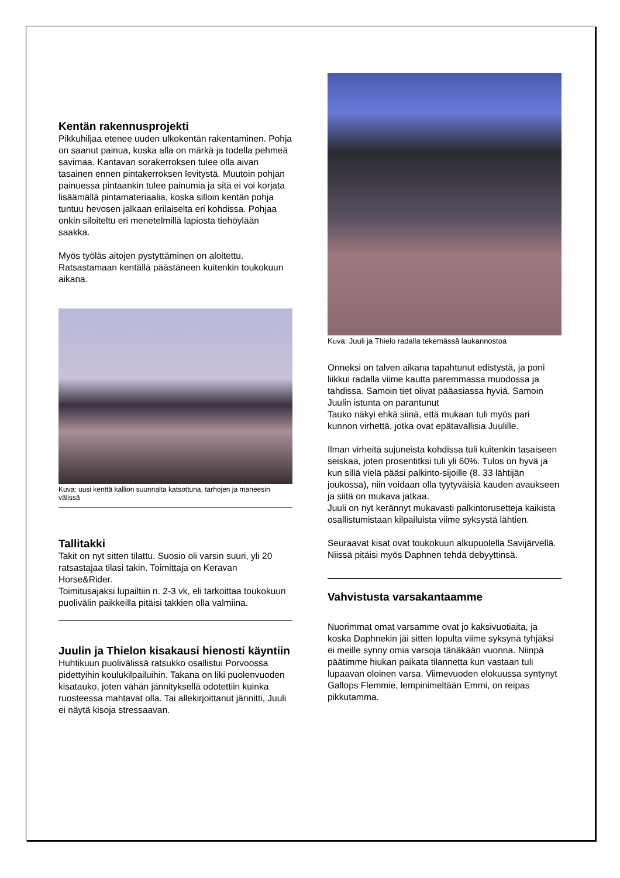Kentän rakennusprojekti
Pikkuhiljaa etenee uuden ulkokentän rakentaminen. Pohja on saanut painua, koska alla on märkä ja todella pehmeä savimaa. Kantavan sorakerroksen tulee olla aivan tasainen ennen pintakerroksen levitystä. Muutoin pohjan painuessa pintaankin tulee painumia ja sitä ei voi korjata lisäämällä pintamateriaalia, koska silloin kentän pohja tuntuu hevosen jalkaan erilaiselta eri kohdissa. Pohjaa onkin siloiteltu eri menetelmillä lapiosta tiehöylään saakka.
Myös työläs aitojen pystyttäminen on aloitettu. Ratsastamaan kentällä päästäneen kuitenkin toukokuun aikana.
Kuva: uusi kenttä kallion suunnalta katsottuna, tarhojen ja maneesin välissä
Tallitakki
Takit on nyt sitten tilattu. Suosio oli varsin suuri, yli 20 ratsastajaa tilasi takin. Toimittaja on Keravan Horse&Rider.
Toimitusajaksi lupailtiin n. 2-3 vk, eli tarkoittaa toukokuun puolivälin paikkeilla pitäisi takkien olla valmiina.
Juulin ja Thielon kisakausi hienosti käyntiin
Huhtikuun puolivälissä ratsukko osallistui Porvoossa pidettyihin koulukilpailuihin. Takana on liki puolenvuoden kisatauko, joten vähän jännityksellä odotettiin kuinka ruosteessa mahtavat olla. Tai allekirjoittanut jännitti, Juuli ei näytä kisoja stressaavan.
Kuva: Juuli ja Thielo radalla tekemässä laukannostoa
Onneksi on talven aikana tapahtunut edistystä, ja poni liikkui radalla viime kautta paremmassa muodossa ja tahdissa. Samoin tiet olivat pääasiassa hyviä. Samoin Juulin istunta on parantunut
Tauko näkyi ehkä siinä, että mukaan tuli myös pari kunnon virhettä, jotka ovat epätavallisia Juulille.
Ilman virheitä sujuneista kohdissa tuli kuitenkin tasaiseen seiskaa, joten prosentitksi tuli yli 60%. Tulos on hyvä ja kun sillä vielä pääsi palkinto-sijoille (8. 33 lähtijän joukossa), niin voidaan olla tyytyväisiä kauden avaukseen ja siitä on mukava jatkaa.
Juuli on nyt kerännyt mukavasti palkintorusetteja kaikista osallistumistaan kilpailuista viime syksystä lähtien.
Seuraavat kisat ovat toukokuun alkupuolella Savijärvellä. Niissä pitäisi myös Daphnen tehdä debyyttinsä.
Vahvistusta varsakantaamme
Nuorimmat omat varsamme ovat jo kaksivuotiaita, ja koska Daphnekin jäi sitten lopulta viime syksynä tyhjäksi ei meille synny omia varsoja tänäkään vuonna. Niinpä päätimme hiukan paikata tilannetta kun vastaan tuli lupaavan oloinen varsa. Viimevuoden elokuussa syntynyt Gallops Flemmie, lempinimeltään Emmi, on reipas pikkutamma.